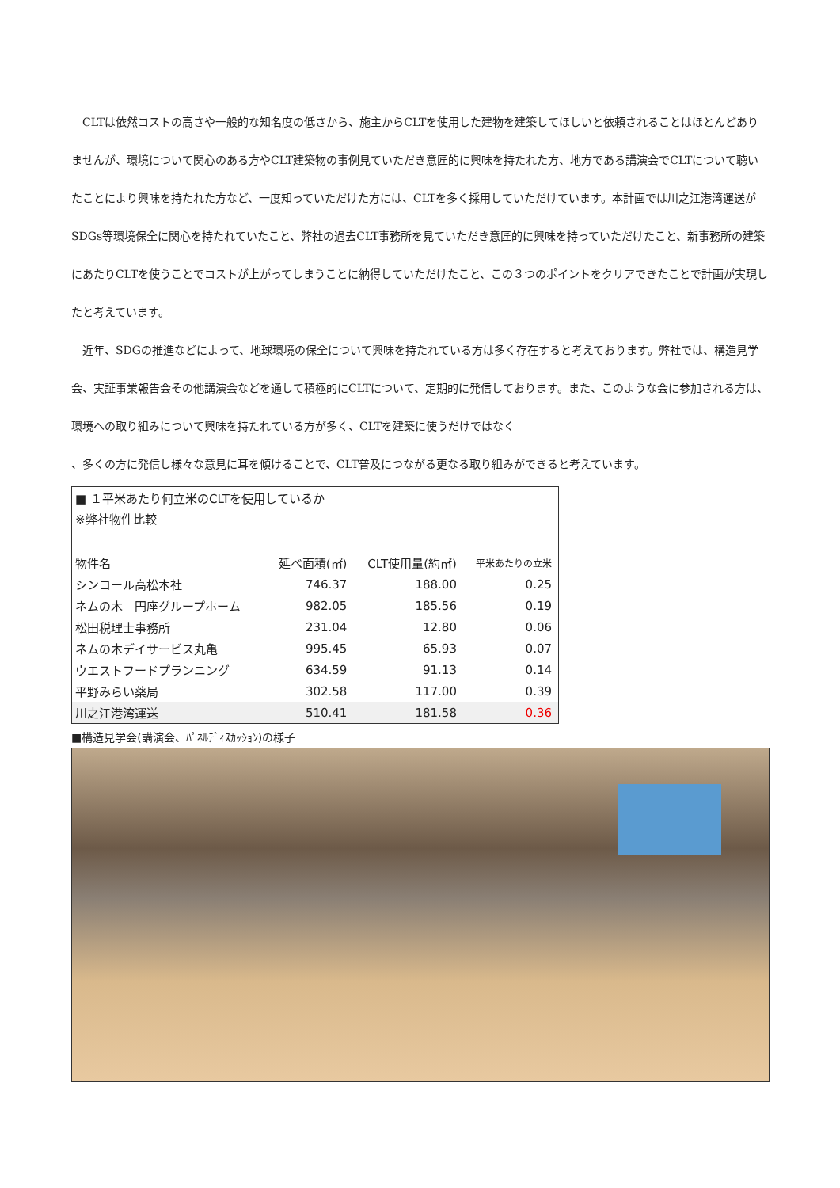CLTは依然コストの高さや一般的な知名度の低さから、施主からCLTを使用した建物を建築してほしいと依頼されることはほとんどありませんが、環境について関心のある方やCLT建築物の事例見ていただき意匠的に興味を持たれた方、地方である講演会でCLTについて聴いたことにより興味を持たれた方など、一度知っていただけた方には、CLTを多く採用していただけています。本計画では川之江港湾運送がSDGs等環境保全に関心を持たれていたこと、弊社の過去CLT事務所を見ていただき意匠的に興味を持っていただけたこと、新事務所の建築にあたりCLTを使うことでコストが上がってしまうことに納得していただけたこと、この３つのポイントをクリアできたことで計画が実現したと考えています。
　近年、SDGの推進などによって、地球環境の保全について興味を持たれている方は多く存在すると考えております。弊社では、構造見学会、実証事業報告会その他講演会などを通して積極的にCLTについて、定期的に発信しております。また、このような会に参加される方は、環境への取り組みについて興味を持たれている方が多く、CLTを建築に使うだけではなく
、多くの方に発信し様々な意見に耳を傾けることで、CLT普及につながる更なる取り組みができると考えています。
■ １平米あたり何立米のCLTを使用しているか
※弊社物件比較
| 物件名 | 延べ面積(㎡) | CLT使用量(約㎡) | 平米あたりの立米 |
| --- | --- | --- | --- |
| シンコール高松本社 | 746.37 | 188.00 | 0.25 |
| ネムの木 円座グループホーム | 982.05 | 185.56 | 0.19 |
| 松田税理士事務所 | 231.04 | 12.80 | 0.06 |
| ネムの木デイサービス丸亀 | 995.45 | 65.93 | 0.07 |
| ウエストフードプランニング | 634.59 | 91.13 | 0.14 |
| 平野みらい薬局 | 302.58 | 117.00 | 0.39 |
| 川之江港湾運送 | 510.41 | 181.58 | 0.36 |
■構造見学会(講演会、ﾊﾟﾈﾙﾃﾞｨｽｶｯｼｮﾝ)の様子